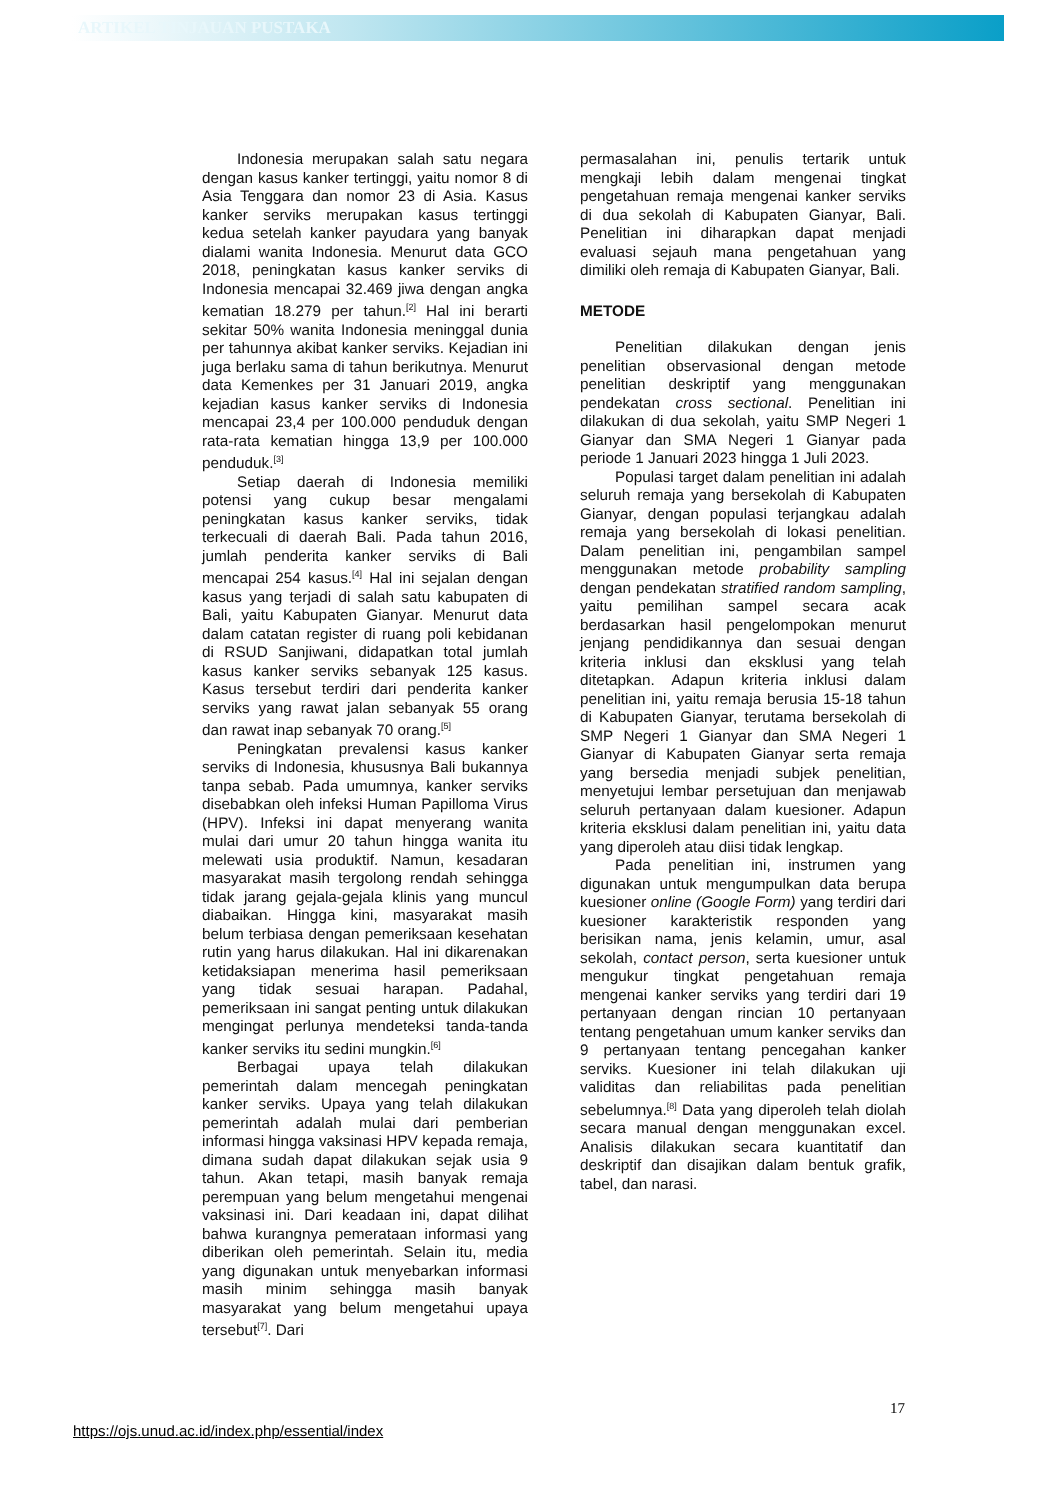ARTIKEL TINJAUAN PUSTAKA
Indonesia merupakan salah satu negara dengan kasus kanker tertinggi, yaitu nomor 8 di Asia Tenggara dan nomor 23 di Asia. Kasus kanker serviks merupakan kasus tertinggi kedua setelah kanker payudara yang banyak dialami wanita Indonesia. Menurut data GCO 2018, peningkatan kasus kanker serviks di Indonesia mencapai 32.469 jiwa dengan angka kematian 18.279 per tahun.<sup>[2]</sup> Hal ini berarti sekitar 50% wanita Indonesia meninggal dunia per tahunnya akibat kanker serviks. Kejadian ini juga berlaku sama di tahun berikutnya. Menurut data Kemenkes per 31 Januari 2019, angka kejadian kasus kanker serviks di Indonesia mencapai 23,4 per 100.000 penduduk dengan rata-rata kematian hingga 13,9 per 100.000 penduduk.<sup>[3]</sup>
Setiap daerah di Indonesia memiliki potensi yang cukup besar mengalami peningkatan kasus kanker serviks, tidak terkecuali di daerah Bali. Pada tahun 2016, jumlah penderita kanker serviks di Bali mencapai 254 kasus.<sup>[4]</sup> Hal ini sejalan dengan kasus yang terjadi di salah satu kabupaten di Bali, yaitu Kabupaten Gianyar. Menurut data dalam catatan register di ruang poli kebidanan di RSUD Sanjiwani, didapatkan total jumlah kasus kanker serviks sebanyak 125 kasus. Kasus tersebut terdiri dari penderita kanker serviks yang rawat jalan sebanyak 55 orang dan rawat inap sebanyak 70 orang.<sup>[5]</sup>
Peningkatan prevalensi kasus kanker serviks di Indonesia, khususnya Bali bukannya tanpa sebab. Pada umumnya, kanker serviks disebabkan oleh infeksi Human Papilloma Virus (HPV). Infeksi ini dapat menyerang wanita mulai dari umur 20 tahun hingga wanita itu melewati usia produktif. Namun, kesadaran masyarakat masih tergolong rendah sehingga tidak jarang gejala-gejala klinis yang muncul diabaikan. Hingga kini, masyarakat masih belum terbiasa dengan pemeriksaan kesehatan rutin yang harus dilakukan. Hal ini dikarenakan ketidaksiapan menerima hasil pemeriksaan yang tidak sesuai harapan. Padahal, pemeriksaan ini sangat penting untuk dilakukan mengingat perlunya mendeteksi tanda-tanda kanker serviks itu sedini mungkin.<sup>[6]</sup>
Berbagai upaya telah dilakukan pemerintah dalam mencegah peningkatan kanker serviks. Upaya yang telah dilakukan pemerintah adalah mulai dari pemberian informasi hingga vaksinasi HPV kepada remaja, dimana sudah dapat dilakukan sejak usia 9 tahun. Akan tetapi, masih banyak remaja perempuan yang belum mengetahui mengenai vaksinasi ini. Dari keadaan ini, dapat dilihat bahwa kurangnya pemerataan informasi yang diberikan oleh pemerintah. Selain itu, media yang digunakan untuk menyebarkan informasi masih minim sehingga masih banyak masyarakat yang belum mengetahui upaya tersebut<sup>[7]</sup>. Dari
permasalahan ini, penulis tertarik untuk mengkaji lebih dalam mengenai tingkat pengetahuan remaja mengenai kanker serviks di dua sekolah di Kabupaten Gianyar, Bali. Penelitian ini diharapkan dapat menjadi evaluasi sejauh mana pengetahuan yang dimiliki oleh remaja di Kabupaten Gianyar, Bali.
METODE
Penelitian dilakukan dengan jenis penelitian observasional dengan metode penelitian deskriptif yang menggunakan pendekatan cross sectional. Penelitian ini dilakukan di dua sekolah, yaitu SMP Negeri 1 Gianyar dan SMA Negeri 1 Gianyar pada periode 1 Januari 2023 hingga 1 Juli 2023.
Populasi target dalam penelitian ini adalah seluruh remaja yang bersekolah di Kabupaten Gianyar, dengan populasi terjangkau adalah remaja yang bersekolah di lokasi penelitian. Dalam penelitian ini, pengambilan sampel menggunakan metode probability sampling dengan pendekatan stratified random sampling, yaitu pemilihan sampel secara acak berdasarkan hasil pengelompokan menurut jenjang pendidikannya dan sesuai dengan kriteria inklusi dan eksklusi yang telah ditetapkan. Adapun kriteria inklusi dalam penelitian ini, yaitu remaja berusia 15-18 tahun di Kabupaten Gianyar, terutama bersekolah di SMP Negeri 1 Gianyar dan SMA Negeri 1 Gianyar di Kabupaten Gianyar serta remaja yang bersedia menjadi subjek penelitian, menyetujui lembar persetujuan dan menjawab seluruh pertanyaan dalam kuesioner. Adapun kriteria eksklusi dalam penelitian ini, yaitu data yang diperoleh atau diisi tidak lengkap.
Pada penelitian ini, instrumen yang digunakan untuk mengumpulkan data berupa kuesioner online (Google Form) yang terdiri dari kuesioner karakteristik responden yang berisikan nama, jenis kelamin, umur, asal sekolah, contact person, serta kuesioner untuk mengukur tingkat pengetahuan remaja mengenai kanker serviks yang terdiri dari 19 pertanyaan dengan rincian 10 pertanyaan tentang pengetahuan umum kanker serviks dan 9 pertanyaan tentang pencegahan kanker serviks. Kuesioner ini telah dilakukan uji validitas dan reliabilitas pada penelitian sebelumnya.<sup>[8]</sup> Data yang diperoleh telah diolah secara manual dengan menggunakan excel. Analisis dilakukan secara kuantitatif dan deskriptif dan disajikan dalam bentuk grafik, tabel, dan narasi.
17
https://ojs.unud.ac.id/index.php/essential/index